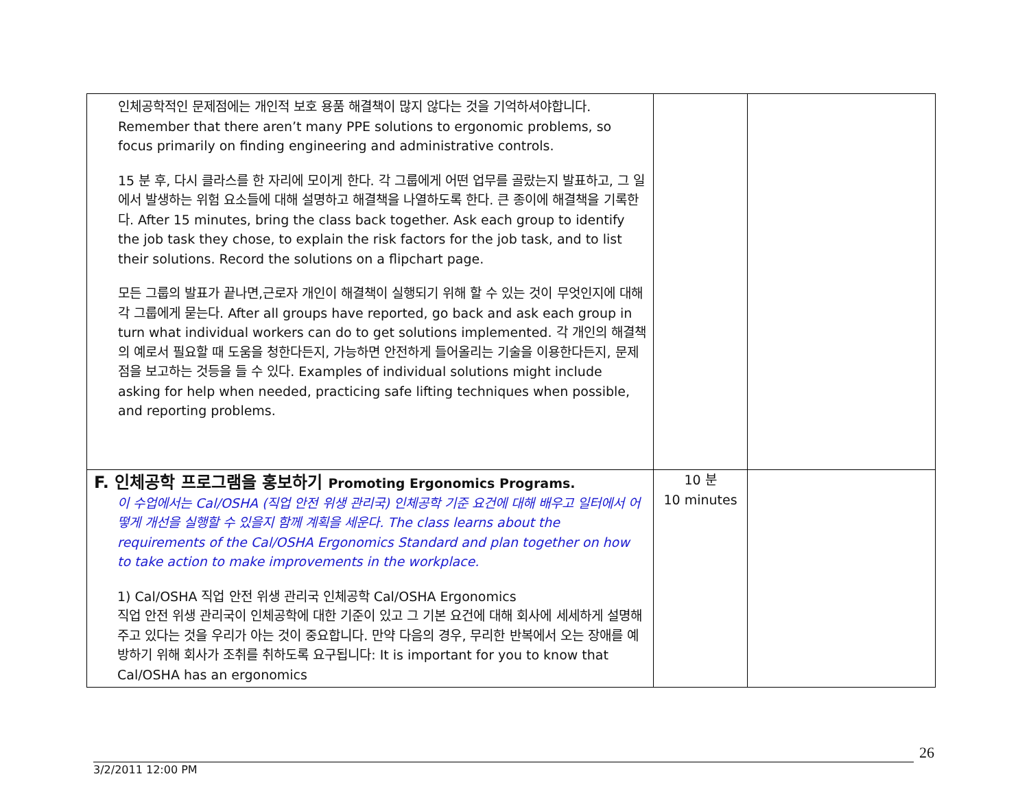| 인체공학적인 문제점에는 개인적 보호 용품 해결책이 많지 않다는 것을 기억하셔야합니다. Remember that there aren’t many PPE solutions to ergonomic problems, so focus primarily on finding engineering and administrative controls. 15 분 후, 다시 클라스를 한 자리에 모이게 한다. 각 그룹에게 어떤 업무를 골랐는지 발표하고, 그 일에서 발생하는 위험 요소들에 대해 설명하고 해결책을 나열하도록 한다. 큰 종이에 해결책을 기록한다. After 15 minutes, bring the class back together. Ask each group to identify the job task they chose, to explain the risk factors for the job task, and to list their solutions. Record the solutions on a flipchart page. 모든 그룹의 발표가 끝나면,근로자 개인이 해결책이 실행되기 위해 할 수 있는 것이 무엇인지에 대해 각 그룹에게 묻는다. After all groups have reported, go back and ask each group in turn what individual workers can do to get solutions implemented. 각 개인의 해결책의 예로서 필요할 때 도움을 청한다든지, 가능하면 안전하게 들어올리는 기술을 이용한다든지, 문제점을 보고하는 것등을 들 수 있다. Examples of individual solutions might include asking for help when needed, practicing safe lifting techniques when possible, and reporting problems. | | |
| F. 인체공학 프로그램을 홍보하기 Promoting Ergonomics Programs. 이 수업에서는 Cal/OSHA (직업 안전 위생 관리국) 인체공학 기준 요건에 대해 배우고 일터에서 어떻게 개선을 실행할 수 있을지 함께 계획을 세운다. The class learns about the requirements of the Cal/OSHA Ergonomics Standard and plan together on how to take action to make improvements in the workplace. 1) Cal/OSHA 직업 안전 위생 관리국 인체공학 Cal/OSHA Ergonomics 직업 안전 위생 관리국이 인체공학에 대한 기준이 있고 그 기본 요건에 대해 회사에 세세하게 설명해 주고 있다는 것을 우리가 아는 것이 중요합니다. 만약 다음의 경우, 무리한 반복에서 오는 장애를 예방하기 위해 회사가 조취를 취하도록 요구됩니다: It is important for you to know that Cal/OSHA has an ergonomics | 10 분 10 minutes | |
26
3/2/2011 12:00 PM